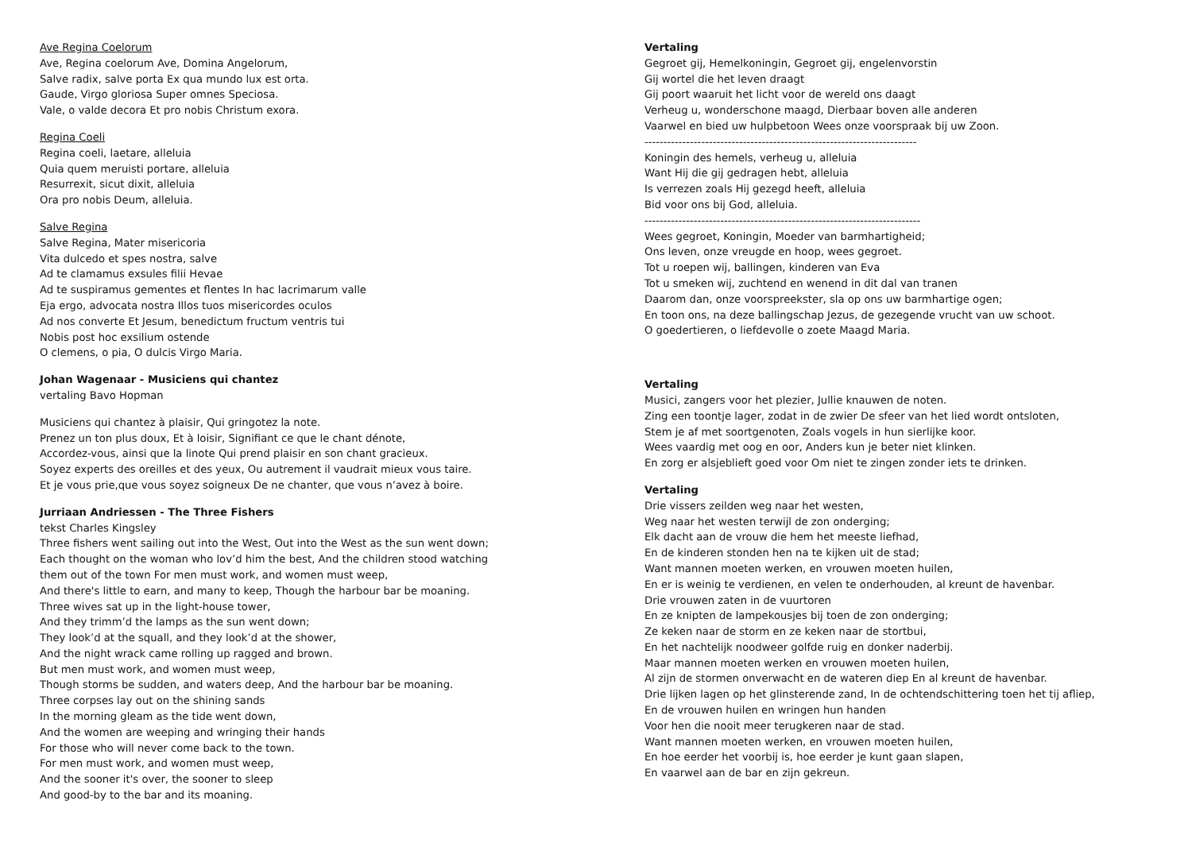Ave Regina Coelorum
Ave, Regina coelorum Ave, Domina Angelorum,
Salve radix, salve porta Ex qua mundo lux est orta.
Gaude, Virgo gloriosa Super omnes Speciosa.
Vale, o valde decora Et pro nobis Christum exora.
Regina Coeli
Regina coeli, laetare, alleluia
Quia quem meruisti portare, alleluia
Resurrexit, sicut dixit, alleluia
Ora pro nobis Deum, alleluia.
Salve Regina
Salve Regina, Mater misericoria
Vita dulcedo et spes nostra, salve
Ad te clamamus exsules filii Hevae
Ad te suspiramus gementes et flentes In hac lacrimarum valle
Eja ergo, advocata nostra Illos tuos misericordes oculos
Ad nos converte Et Jesum, benedictum fructum ventris tui
Nobis post hoc exsilium ostende
O clemens, o pia, O dulcis Virgo Maria.
Johan Wagenaar - Musiciens qui chantez
vertaling Bavo Hopman
Musiciens qui chantez à plaisir, Qui gringotez la note.
Prenez un ton plus doux, Et à loisir, Signifiant ce que le chant dénote,
Accordez-vous, ainsi que la linote Qui prend plaisir en son chant gracieux.
Soyez experts des oreilles et des yeux, Ou autrement il vaudrait mieux vous taire.
Et je vous prie,que vous soyez soigneux De ne chanter, que vous n’avez à boire.
Jurriaan Andriessen - The Three Fishers
tekst Charles Kingsley
Three fishers went sailing out into the West, Out into the West as the sun went down;
Each thought on the woman who lov’d him the best, And the children stood watching
them out of the town For men must work, and women must weep,
And there's little to earn, and many to keep, Though the harbour bar be moaning.
Three wives sat up in the light-house tower,
And they trimm’d the lamps as the sun went down;
They look’d at the squall, and they look’d at the shower,
And the night wrack came rolling up ragged and brown.
But men must work, and women must weep,
Though storms be sudden, and waters deep, And the harbour bar be moaning.
Three corpses lay out on the shining sands
In the morning gleam as the tide went down,
And the women are weeping and wringing their hands
For those who will never come back to the town.
For men must work, and women must weep,
And the sooner it's over, the sooner to sleep
And good-by to the bar and its moaning.
Vertaling
Gegroet gij, Hemelkoningin, Gegroet gij, engelenvorstin
Gij wortel die het leven draagt
Gij poort waaruit het licht voor de wereld ons daagt
Verheug u, wonderschone maagd, Dierbaar boven alle anderen
Vaarwel en bied uw hulpbetoon Wees onze voorspraak bij uw Zoon.
------------------------------------------------------------------------
Koningin des hemels, verheug u, alleluia
Want Hij die gij gedragen hebt, alleluia
Is verrezen zoals Hij gezegd heeft, alleluia
Bid voor ons bij God, alleluia.
-------------------------------------------------------------------------
Wees gegroet, Koningin, Moeder van barmhartigheid;
Ons leven, onze vreugde en hoop, wees gegroet.
Tot u roepen wij, ballingen, kinderen van Eva
Tot u smeken wij, zuchtend en wenend in dit dal van tranen
Daarom dan, onze voorspreekster, sla op ons uw barmhartige ogen;
En toon ons, na deze ballingschap Jezus, de gezegende vrucht van uw schoot.
O goedertieren, o liefdevolle o zoete Maagd Maria.
Vertaling
Musici, zangers voor het plezier, Jullie knauwen de noten.
Zing een toontje lager, zodat in de zwier De sfeer van het lied wordt ontsloten,
Stem je af met soortgenoten, Zoals vogels in hun sierlijke koor.
Wees vaardig met oog en oor, Anders kun je beter niet klinken.
En zorg er alsjeblieft goed voor Om niet te zingen zonder iets te drinken.
Vertaling
Drie vissers zeilden weg naar het westen,
Weg naar het westen terwijl de zon onderging;
Elk dacht aan de vrouw die hem het meeste liefhad,
En de kinderen stonden hen na te kijken uit de stad;
Want mannen moeten werken, en vrouwen moeten huilen,
En er is weinig te verdienen, en velen te onderhouden, al kreunt de havenbar.
Drie vrouwen zaten in de vuurtoren
En ze knipten de lampekousjes bij toen de zon onderging;
Ze keken naar de storm en ze keken naar de stortbui,
En het nachtelijk noodweer golfde ruig en donker naderbij.
Maar mannen moeten werken en vrouwen moeten huilen,
Al zijn de stormen onverwacht en de wateren diep En al kreunt de havenbar.
Drie lijken lagen op het glinsterende zand, In de ochtendschittering toen het tij afliep,
En de vrouwen huilen en wringen hun handen
Voor hen die nooit meer terugkeren naar de stad.
Want mannen moeten werken, en vrouwen moeten huilen,
En hoe eerder het voorbij is, hoe eerder je kunt gaan slapen,
En vaarwel aan de bar en zijn gekreun.